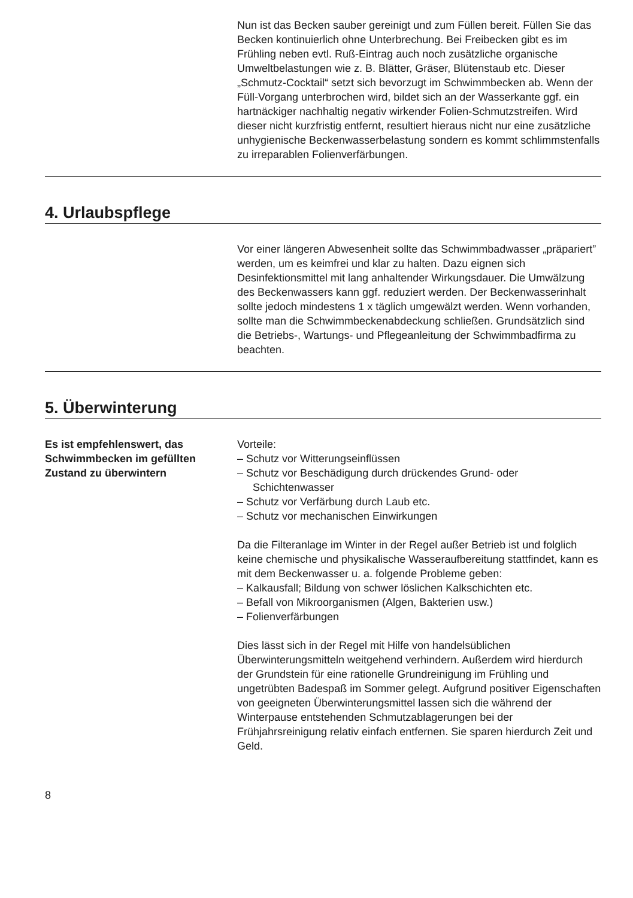Nun ist das Becken sauber gereinigt und zum Füllen bereit. Füllen Sie das Becken kontinuierlich ohne Unterbrechung. Bei Freibecken gibt es im Frühling neben evtl. Ruß-Eintrag auch noch zusätzliche organische Umweltbelastungen wie z. B. Blätter, Gräser, Blütenstaub etc. Dieser „Schmutz-Cocktail“ setzt sich bevorzugt im Schwimmbecken ab. Wenn der Füll-Vorgang unterbrochen wird, bildet sich an der Wasserkante ggf. ein hartnäckiger nachhaltig negativ wirkender Folien-Schmutzstreifen. Wird dieser nicht kurzfristig entfernt, resultiert hieraus nicht nur eine zusätzliche unhygienische Beckenwasserbelastung sondern es kommt schlimmstenfalls zu irreparablen Folienverfärbungen.
4. Urlaubspflege
Vor einer längeren Abwesenheit sollte das Schwimmbadwasser „präpariert” werden, um es keimfrei und klar zu halten. Dazu eignen sich Desinfektionsmittel mit lang anhaltender Wirkungsdauer. Die Umwälzung des Beckenwassers kann ggf. reduziert werden. Der Beckenwasserinhalt sollte jedoch mindestens 1 x täglich umgewälzt werden. Wenn vorhanden, sollte man die Schwimmbeckenabdeckung schließen. Grundsätzlich sind die Betriebs-, Wartungs- und Pflegeanleitung der Schwimmbadfirma zu beachten.
5. Überwinterung
Es ist empfehlenswert, das Schwimmbecken im gefüllten Zustand zu überwintern
Vorteile:
– Schutz vor Witterungseinflüssen
– Schutz vor Beschädigung durch drückendes Grund- oder Schichtenwasser
– Schutz vor Verfärbung durch Laub etc.
– Schutz vor mechanischen Einwirkungen
Da die Filteranlage im Winter in der Regel außer Betrieb ist und folglich keine chemische und physikalische Wasseraufbereitung stattfindet, kann es mit dem Beckenwasser u. a. folgende Probleme geben:
– Kalkausfall; Bildung von schwer löslichen Kalkschichten etc.
– Befall von Mikroorganismen (Algen, Bakterien usw.)
– Folienverfärbungen
Dies lässt sich in der Regel mit Hilfe von handelsüblichen Überwinterungsmitteln weitgehend verhindern. Außerdem wird hierdurch der Grundstein für eine rationelle Grundreinigung im Frühling und ungetrübten Badespaß im Sommer gelegt. Aufgrund positiver Eigenschaften von geeigneten Überwinterungsmittel lassen sich die während der Winterpause entstehenden Schmutzablagerungen bei der Frühjahrsreinigung relativ einfach entfernen. Sie sparen hierdurch Zeit und Geld.
8